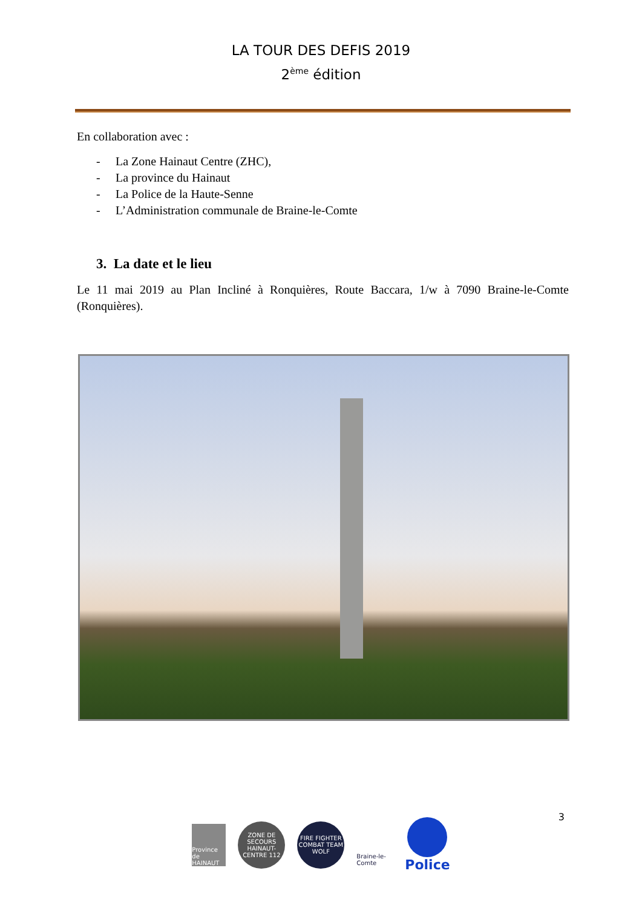LA TOUR DES DEFIS 2019
2<sup>ème</sup> édition
En collaboration avec :
- La Zone Hainaut Centre (ZHC),
- La province du Hainaut
- La Police de la Haute-Senne
- L’Administration communale de Braine-le-Comte
3. La date et le lieu
Le 11 mai 2019 au Plan Incliné à Ronquières, Route Baccara, 1/w à 7090 Braine-le-Comte (Ronquières).
3
Province de HAINAUT
ZONE DE SECOURS HAINAUT-CENTRE 112
FIRE FIGHTER COMBAT TEAM WOLF
Braine-le-Comte
Police